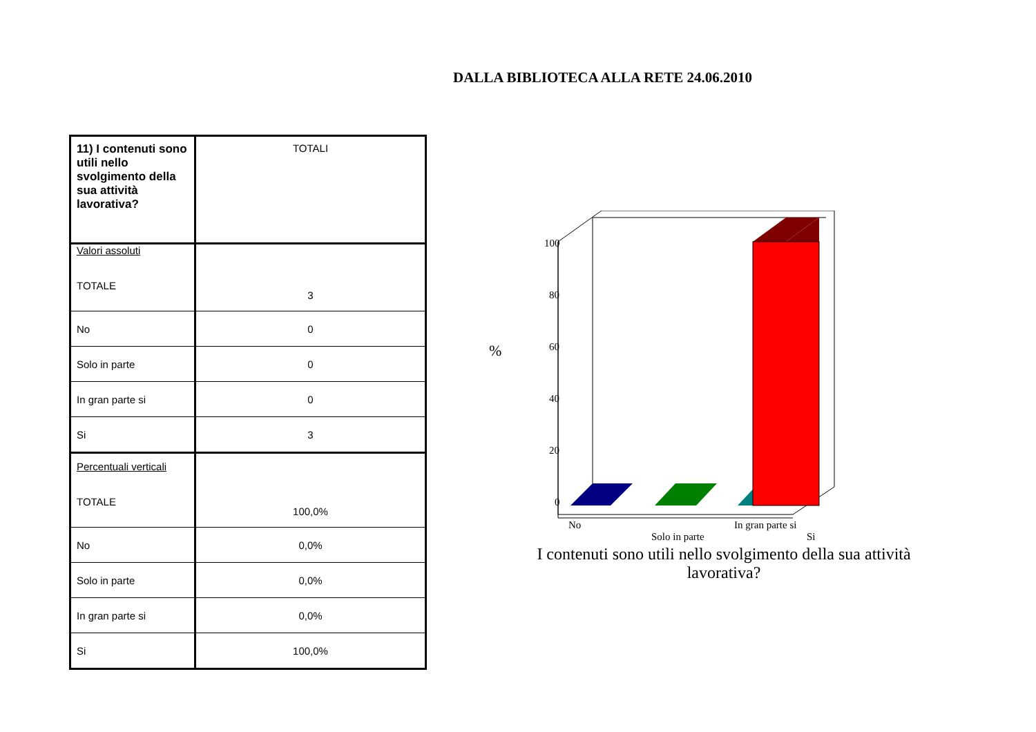DALLA BIBLIOTECA ALLA RETE 24.06.2010
| 11) I contenuti sono utili nello svolgimento della sua attività lavorativa? | TOTALI |
| Valori assoluti TOTALE | 3 |
| No | 0 |
| Solo in parte | 0 |
| In gran parte si | 0 |
| Si | 3 |
| Percentuali verticali TOTALE | 100,0% |
| No | 0,0% |
| Solo in parte | 0,0% |
| In gran parte si | 0,0% |
| Si | 100,0% |
100
80
60
40
20
0
%
No
Solo in parte
In gran parte si
Si
I contenuti sono utili nello svolgimento della sua attività lavorativa?